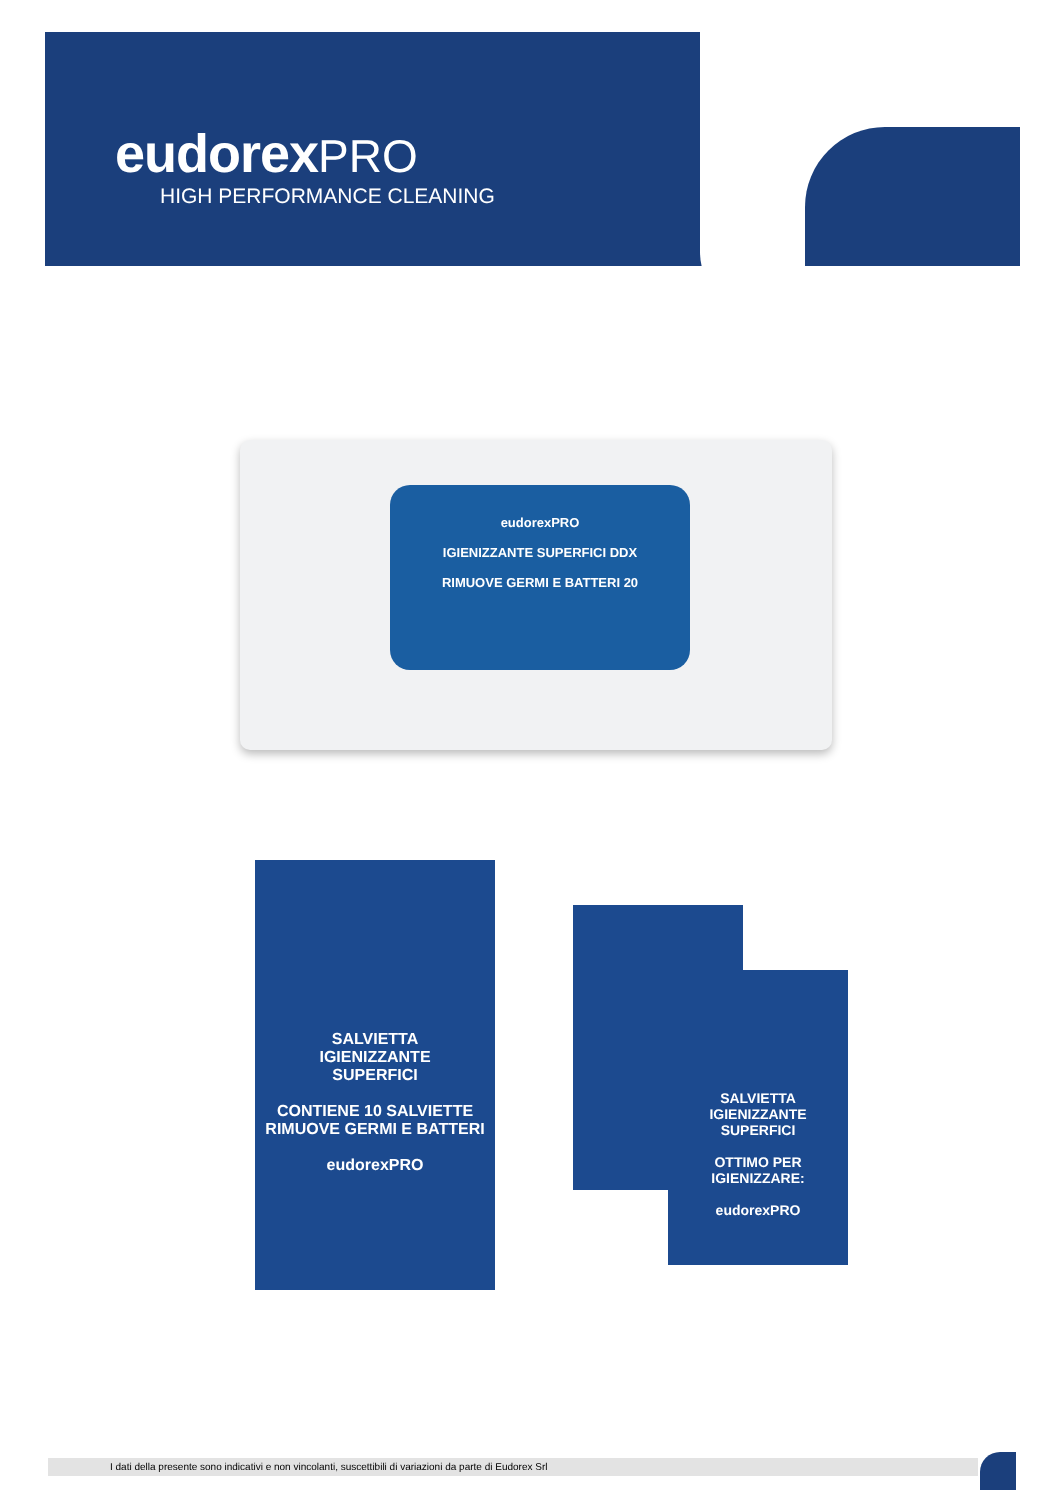eudorex PRO
HIGH PERFORMANCE CLEANING
eudorexPRO
IGIENIZZANTE SUPERFICI DDX
RIMUOVE GERMI E BATTERI 20
SALVIETTA
IGIENIZZANTE
SUPERFICI
CONTIENE 10 SALVIETTE
RIMUOVE GERMI E BATTERI
eudorexPRO
SALVIETTA
IGIENIZZANTE
SUPERFICI
OTTIMO PER IGIENIZZARE:
eudorexPRO
I dati della presente sono indicativi e non vincolanti, suscettibili di variazioni da parte di Eudorex Srl